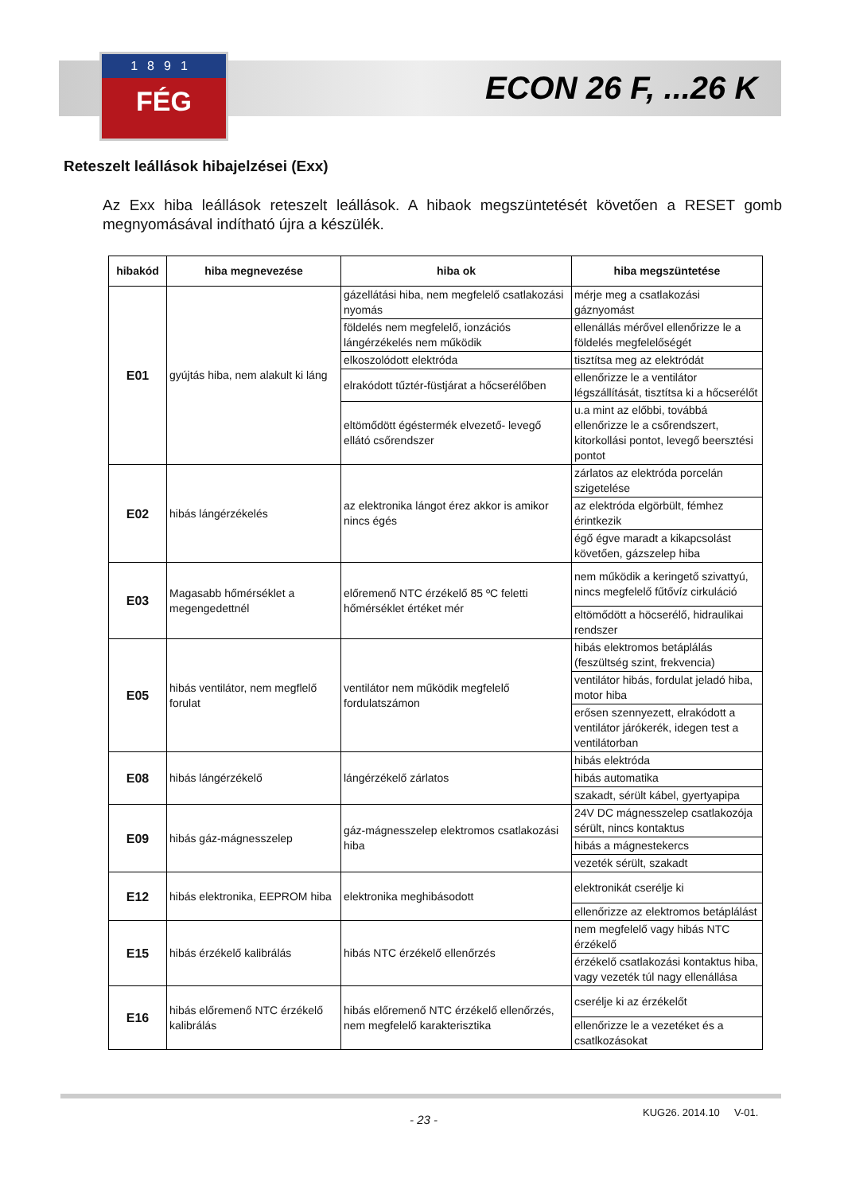1891
FÉG
ECON 26 F, ...26 K
Reteszelt leállások hibajelzései (Exx)
Az Exx hiba leállások reteszelt leállások. A hibaok megszüntetését követően a RESET gomb megnyomásával indítható újra a készülék.
| hibakód | hiba megnevezése | hiba ok | hiba megszüntetése |
| --- | --- | --- | --- |
| E01 | gyújtás hiba, nem alakult ki láng | gázellátási hiba, nem megfelelő csatlakozási nyomás | mérje meg a csatlakozási gáznyomást |
| | | földelés nem megfelelő, ionzációs lángérzékelés nem működik | ellenállás mérővel ellenőrizze le a földelés megfelelőségét |
| | | elkoszolódott elektróda | tisztítsa meg az elektródát |
| | | elrakódott tűztér-füstjárat a hőcserélőben | ellenőrizze le a ventilátor légszállítását, tisztítsa ki a hőcserélőt |
| | | eltömődött égéstermék elvezető- levegő ellátó csőrendszer | u.a mint az előbbi, továbbá ellenőrizze le a csőrendszert, kitorkollási pontot, levegő beersztési pontot |
| E02 | hibás lángérzékelés | az elektronika lángot érez akkor is amikor nincs égés | zárlatos az elektróda porcelán szigetelése |
| | | | az elektróda elgörbült, fémhez érintkezik |
| | | | égő égve maradt a kikapcsolást követően, gázszelep hiba |
| E03 | Magasabb hőmérséklet a megengedettnél | előremenő NTC érzékelő 85 ºC feletti hőmérséklet értéket mér | nem működik a keringető szivattyú, nincs megfelelő fűtővíz cirkuláció |
| | | | eltömődött a höcserélő, hidraulikai rendszer |
| E05 | hibás ventilátor, nem megflelő forulat | ventilátor nem működik megfelelő fordulatszámon | hibás elektromos betáplálás (feszültség szint, frekvencia) |
| | | | ventilátor hibás, fordulat jeladó hiba, motor hiba |
| | | | erősen szennyezett, elrakódott a ventilátor járókerék, idegen test a ventilátorban |
| E08 | hibás lángérzékelő | lángérzékelő zárlatos | hibás elektróda |
| | | | hibás automatika |
| | | | szakadt, sérült kábel, gyertyapipa |
| E09 | hibás gáz-mágnesszelep | gáz-mágnesszelep elektromos csatlakozási hiba | 24V DC mágnesszelep csatlakozója sérült, nincs kontaktus |
| | | | hibás a mágnestekercs |
| | | | vezeték sérült, szakadt |
| E12 | hibás elektronika, EEPROM hiba | elektronika meghibásodott | elektronikát cserélje ki |
| | | | ellenőrizze az elektromos betáplálást |
| E15 | hibás érzékelő kalibrálás | hibás NTC érzékelő ellenőrzés | nem megfelelő vagy hibás NTC érzékelő |
| | | | érzékelő csatlakozási kontaktus hiba, vagy vezeték túl nagy ellenállása |
| E16 | hibás előremenő NTC érzékelő kalibrálás | hibás előremenő NTC érzékelő ellenőrzés, nem megfelelő karakterisztika | cserélje ki az érzékelőt |
| | | | ellenőrizze le a vezetéket és a csatlkozásokat |
- 23 -
KUG26. 2014.10 V-01.